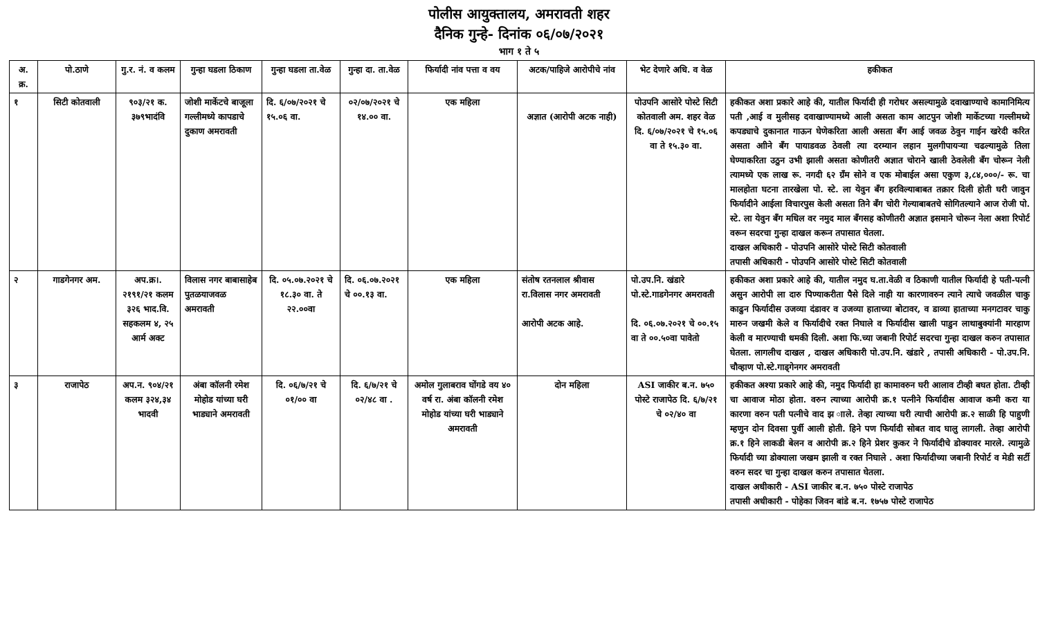पोलीस आयुक्तालय, अमरावती शहर
दैनिक गुन्हे- दिनांक ०६/०७/२०२१
भाग १ ते ५
| अ. क्र. | पो.ठाणे | गु.र. नं. व कलम | गुन्हा घडला ठिकाण | गुन्हा घडला ता.वेळ | गुन्हा दा. ता.वेळ | फिर्यादी नांव पत्ता व वय | अटक/पाहिजे आरोपीचे नांव | भेट देणारे अधि. व वेळ | हकीकत |
| --- | --- | --- | --- | --- | --- | --- | --- | --- | --- |
| १ | सिटी कोतवाली | ९०३/२१ क. ३७९भादंवि | जोशी मार्केटचे बाजूला गल्लीमध्ये कापडाचे दुकाण अमरावती | दि. ६/०७/२०२१ चे १५.०६ वा. | ०२/०७/२०२१ चे १४.०० वा. | एक महिला | अज्ञात (आरोपी अटक नाही) | पोउपनि आसोरे पोस्टे सिटी कोतवाली अम. शहर वेळ दि. ६/०७/२०२१ चे १५.०६ वा ते १५.३० वा. | हकीकत अशा प्रकारे आहे की, यातील फिर्यादी ही गरोधर असल्यामुळे दवाखाण्याचे कामानिमित्य पती ,आई व मुलीसह दवाखाण्यामध्ये आली असता काम आटपुन जोशी मार्केटच्या गल्लीमध्ये कपड्याचे दुकानात गाऊन घेणेकरिता आली असता बँग आई जवळ ठेवुन गाईन खरेदी करित असता आीने बँग पायाडवळ ठेवली त्या दरम्यान लहान मुलगीपायऱ्या चढल्यामुळे तिला घेण्याकरिता उठुन उभी झाली असता कोणीतरी अज्ञात चोराने खाली ठेवलेली बँग चोरून नेली त्यामध्ये एक लाख रू. नगदी ६२ ग्रँम सोने व एक मोबाईल असा एकुण ३,८४,०००/- रू. चा मालहोता घटना तारखेला पो. स्टे. ला येवुन बँग हरविल्याबाबत तक्रार दिली होती घरी जावुन फिर्यादीने आईला विचारपुस केली असता तिने बँग चोरी गेल्याबाबतचे सोगितल्याने आज रोजी पो. स्टे. ला येवुन बँग मधिल वर नमुद माल बँगसह कोणीतरी अज्ञात इसमाने चोरून नेला अशा रिपोर्ट वरून सदरचा गुन्हा दाखल करून तपासात घेतला. दाखल अधिकारी - पोउपनि आसोरे पोस्टे सिटी कोतवाली तपासी अधिकारी - पोउपनि आसोरे पोस्टे सिटी कोतवाली |
| २ | गाडगेनगर अम. | अप.क्र।. २१९१/२१ कलम ३२६ भाद.वि. सहकलम ४, २५ आर्म अक्ट | विलास नगर बाबासाहेब पुतळयाजवळ अमरावती | दि. ०५.०७.२०२१ चे १८.३० वा. ते २२.००वा | दि. ०६.०७.२०२१ चे ००.१३ वा. | एक महिला | संतोष रतनलाल श्रीवास रा.विलास नगर अमरावती आरोपी अटक आहे. | पो.उप.नि. खंडारे पो.स्टे.गाडगेनगर अमरावती दि. ०६.०७.२०२१ चे ००.१५ वा ते ००.५०वा पावेतो | हकीकत अशा प्रकारे आहे की, यातील नमुद घ.ता.वेळी व ठिकाणी यातील फिर्यादी हे पती-पत्नी असुन आरोपी ला दारु पिण्याकरीता पैसे दिले नाही या कारणावरुन त्याने त्याचे जवळील चाकु काढुन फिर्यादीस उजव्या दंडावर व उजव्या हाताच्या बोटावर, व डाव्या हाताच्या मनगटावर चाकु मारुन जखमी केले व फिर्यादीचे रक्त निघाले व फिर्यादीस खाली पाडुन लाथाबुक्यांनी मारहाण केली व मारण्याची धमकी दिली. अशा फि.च्या जबानी रिपोर्ट सदरचा गुन्हा दाखल करुन तपासात घेतला. लागलीच दाखल , दाखल अधिकारी पो.उप.नि. खंडारे , तपासी अधिकारी - पो.उप.नि. चौव्हाण पो.स्टे.गाड्गेनगर अमरावती |
| ३ | राजापेठ | अप.न. ९०४/२१ कलम ३२४,३४ भादवी | अंबा कॉलनी रमेश मोहोड यांच्या घरी भाड्याने अमरावती | दि. ०६/७/२१ चे ०१/०० वा | दि. ६/७/२१ चे ०२/४८ वा . | अमोल गुलाबराव घोंगडे वय ४० वर्ष रा. अंबा कॉलनी रमेश मोहोड यांच्या घरी भाड्याने अमरावती | दोन महिला | ASI जाकीर ब.न. ७५० पोस्टे राजापेठ दि. ६/७/२१ चे ०२/४० वा | हकीकत अश्या प्रकारे आहे की, नमुद फिर्यादी हा कामावरुन घरी आलाव टीव्ही बघत होता. टीव्ही चा आवाज मोठा होता. वरुन त्याच्या आरोपी क्र.१ पत्नीने फिर्यादीस आवाज कमी करा या कारणा वरुन पती पत्नीचे वाद झ ााले. तेव्हा त्याच्या घरी त्याची आरोपी क्र.२ साळी हि पाहुणी म्हणुन दोन दिवसा पुर्वी आली होती. हिने पण फिर्यादी सोबत वाद घालु लागली. तेव्हा आरोपी क्र.१ हिने लाकडी बेलन व आरोपी क्र.२ हिने प्रेशर कुकर ने फिर्यादीचे डोक्यावर मारले. त्यामुळे फिर्यादी च्या डोक्याला जखम झाली व रक्त निघाले . अशा फिर्यादीच्या जबानी रिपोर्ट व मेडी सर्टी वरुन सदर चा गुन्हा दाखल करुन तपासात घेतला. दाखल अधीकारी - ASI जाकीर ब.न. ७५० पोस्टे राजापेठ तपासी अधीकारी - पोहेका जिवन बांडे ब.न. १७५७ पोस्टे राजापेठ |